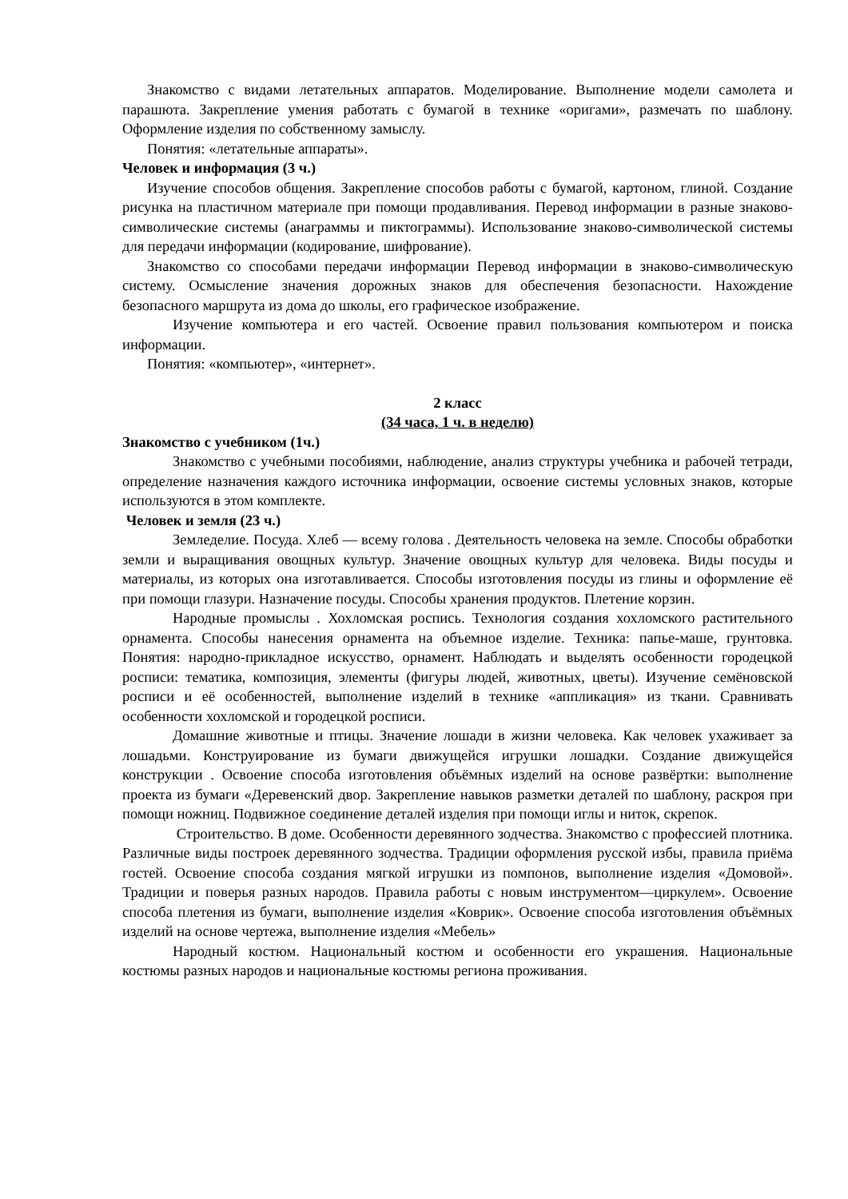Знакомство с видами летательных аппаратов. Моделирование. Выполнение модели самолета и парашюта. Закрепление умения работать с бумагой в технике «оригами», размечать по шаблону. Оформление изделия по собственному замыслу.
Понятия: «летательные аппараты».
Человек и информация (3 ч.)
Изучение способов общения. Закрепление способов работы с бумагой, картоном, глиной. Создание рисунка на пластичном материале при помощи продавливания. Перевод информации в разные знаково-символические системы (анаграммы и пиктограммы). Использование знаково-символической системы для передачи информации (кодирование, шифрование).
Знакомство со способами передачи информации Перевод информации в знаково-символическую систему. Осмысление значения дорожных знаков для обеспечения безопасности. Нахождение безопасного маршрута из дома до школы, его графическое изображение.
Изучение компьютера и его частей. Освоение правил пользования компьютером и поиска информации.
Понятия: «компьютер», «интернет».
2 класс
(34 часа, 1 ч. в неделю)
Знакомство с учебником (1ч.)
Знакомство с учебными пособиями, наблюдение, анализ структуры учебника и рабочей тетради, определение назначения каждого источника информации, освоение системы условных знаков, которые используются в этом комплекте.
Человек и земля (23 ч.)
Земледелие. Посуда. Хлеб — всему голова . Деятельность человека на земле. Способы обработки земли и выращивания овощных культур. Значение овощных культур для человека. Виды посуды и материалы, из которых она изготавливается. Способы изготовления посуды из глины и оформление её при помощи глазури. Назначение посуды. Способы хранения продуктов. Плетение корзин.
Народные промыслы . Хохломская роспись. Технология создания хохломского растительного орнамента. Способы нанесения орнамента на объемное изделие. Техника: папье-маше, грунтовка. Понятия: народно-прикладное искусство, орнамент. Наблюдать и выделять особенности городецкой росписи: тематика, композиция, элементы (фигуры людей, животных, цветы). Изучение семёновской росписи и её особенностей, выполнение изделий в технике «аппликация» из ткани. Сравнивать особенности хохломской и городецкой росписи.
Домашние животные и птицы. Значение лошади в жизни человека. Как человек ухаживает за лошадьми. Конструирование из бумаги движущейся игрушки лошадки. Создание движущейся конструкции . Освоение способа изготовления объёмных изделий на основе развёртки: выполнение проекта из бумаги «Деревенский двор. Закрепление навыков разметки деталей по шаблону, раскроя при помощи ножниц. Подвижное соединение деталей изделия при помощи иглы и ниток, скрепок.
Строительство. В доме. Особенности деревянного зодчества. Знакомство с профессией плотника. Различные виды построек деревянного зодчества. Традиции оформления русской избы, правила приёма гостей. Освоение способа создания мягкой игрушки из помпонов, выполнение изделия «Домовой». Традиции и поверья разных народов. Правила работы с новым инструментом—циркулем». Освоение способа плетения из бумаги, выполнение изделия «Коврик». Освоение способа изготовления объёмных изделий на основе чертежа, выполнение изделия «Мебель»
Народный костюм. Национальный костюм и особенности его украшения. Национальные костюмы разных народов и национальные костюмы региона проживания.